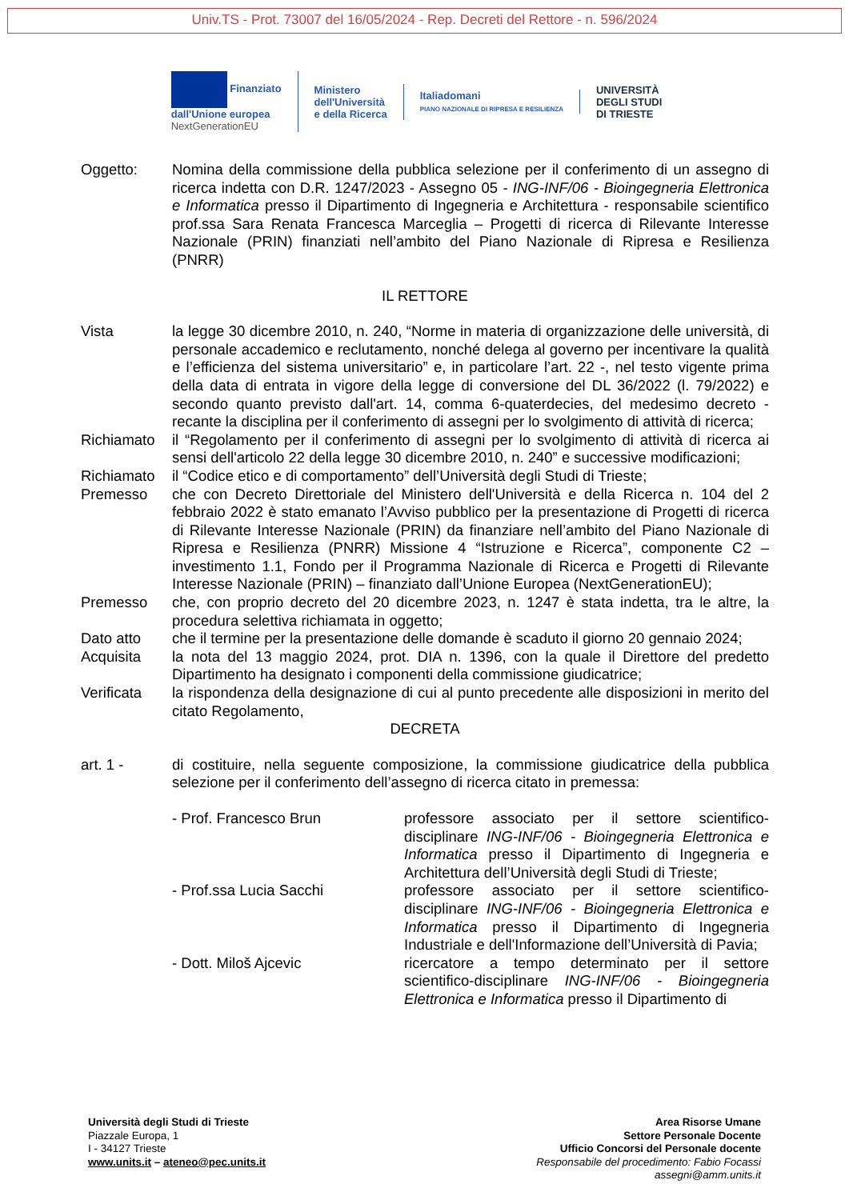Univ.TS - Prot. 73007 del 16/05/2024 - Rep. Decreti del Rettore - n. 596/2024
Finanziato
dall'Unione europea
NextGenerationEU
Ministero
dell'Università
e della Ricerca
Italiadomani
PIANO NAZIONALE DI RIPRESA E RESILIENZA
UNIVERSITÀ
DEGLI STUDI
DI TRIESTE
Oggetto: Nomina della commissione della pubblica selezione per il conferimento di un assegno di ricerca indetta con D.R. 1247/2023 - Assegno 05 - ING-INF/06 - Bioingegneria Elettronica e Informatica presso il Dipartimento di Ingegneria e Architettura - responsabile scientifico prof.ssa Sara Renata Francesca Marceglia – Progetti di ricerca di Rilevante Interesse Nazionale (PRIN) finanziati nell’ambito del Piano Nazionale di Ripresa e Resilienza (PNRR)
IL RETTORE
Vista la legge 30 dicembre 2010, n. 240, “Norme in materia di organizzazione delle università, di personale accademico e reclutamento, nonché delega al governo per incentivare la qualità e l’efficienza del sistema universitario” e, in particolare l’art. 22 -, nel testo vigente prima della data di entrata in vigore della legge di conversione del DL 36/2022 (l. 79/2022) e secondo quanto previsto dall'art. 14, comma 6-quaterdecies, del medesimo decreto - recante la disciplina per il conferimento di assegni per lo svolgimento di attività di ricerca;
Richiamato il “Regolamento per il conferimento di assegni per lo svolgimento di attività di ricerca ai sensi dell'articolo 22 della legge 30 dicembre 2010, n. 240” e successive modificazioni;
Richiamato il “Codice etico e di comportamento” dell’Università degli Studi di Trieste;
Premesso che con Decreto Direttoriale del Ministero dell'Università e della Ricerca n. 104 del 2 febbraio 2022 è stato emanato l’Avviso pubblico per la presentazione di Progetti di ricerca di Rilevante Interesse Nazionale (PRIN) da finanziare nell’ambito del Piano Nazionale di Ripresa e Resilienza (PNRR) Missione 4 “Istruzione e Ricerca”, componente C2 – investimento 1.1, Fondo per il Programma Nazionale di Ricerca e Progetti di Rilevante Interesse Nazionale (PRIN) – finanziato dall’Unione Europea (NextGenerationEU);
Premesso che, con proprio decreto del 20 dicembre 2023, n. 1247 è stata indetta, tra le altre, la procedura selettiva richiamata in oggetto;
Dato atto che il termine per la presentazione delle domande è scaduto il giorno 20 gennaio 2024;
Acquisita la nota del 13 maggio 2024, prot. DIA n. 1396, con la quale il Direttore del predetto Dipartimento ha designato i componenti della commissione giudicatrice;
Verificata la rispondenza della designazione di cui al punto precedente alle disposizioni in merito del citato Regolamento,
DECRETA
art. 1 - di costituire, nella seguente composizione, la commissione giudicatrice della pubblica selezione per il conferimento dell’assegno di ricerca citato in premessa:
- Prof. Francesco Brun professore associato per il settore scientifico-disciplinare ING-INF/06 - Bioingegneria Elettronica e Informatica presso il Dipartimento di Ingegneria e Architettura dell’Università degli Studi di Trieste;
- Prof.ssa Lucia Sacchi professore associato per il settore scientifico-disciplinare ING-INF/06 - Bioingegneria Elettronica e Informatica presso il Dipartimento di Ingegneria Industriale e dell'Informazione dell’Università di Pavia;
- Dott. Miloš Ajcevic ricercatore a tempo determinato per il settore scientifico-disciplinare ING-INF/06 - Bioingegneria Elettronica e Informatica presso il Dipartimento di
Università degli Studi di Trieste
Piazzale Europa, 1
I - 34127 Trieste
www.units.it – ateneo@pec.units.it
Area Risorse Umane
Settore Personale Docente
Ufficio Concorsi del Personale docente
Responsabile del procedimento: Fabio Focassi
assegni@amm.units.it